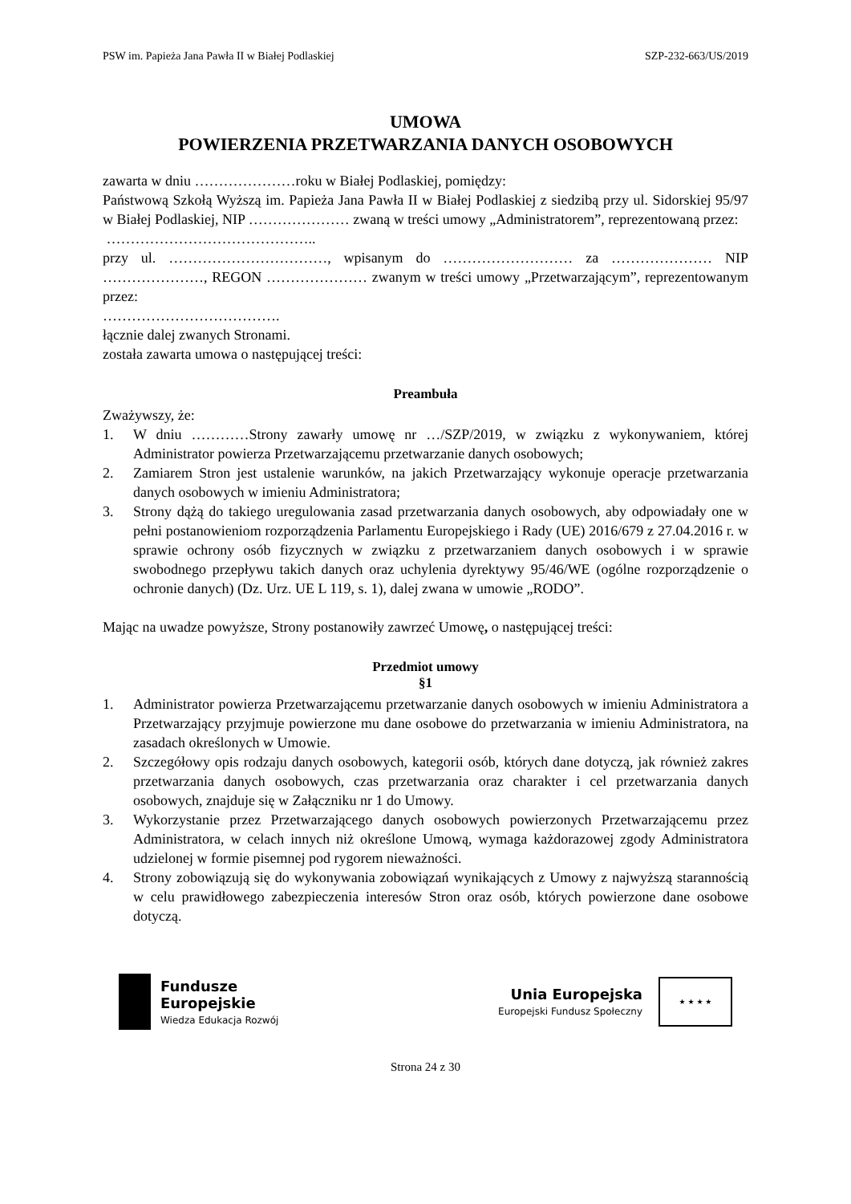PSW im. Papieża Jana Pawła II w Białej Podlaskiej SZP-232-663/US/2019
UMOWA
POWIERZENIA PRZETWARZANIA DANYCH OSOBOWYCH
zawarta w dniu …………………roku w Białej Podlaskiej, pomiędzy:
Państwową Szkołą Wyższą im. Papieża Jana Pawła II w Białej Podlaskiej z siedzibą przy ul. Sidorskiej 95/97 w Białej Podlaskiej, NIP ………………… zwaną w treści umowy „Administratorem”, reprezentowaną przez:
……………………………………..
przy ul. ……………………………, wpisanym do ……………………… za ………………… NIP …………………, REGON ………………… zwanym w treści umowy „Przetwarzającym”, reprezentowanym przez:
……………………………….
łącznie dalej zwanych Stronami.
została zawarta umowa o następującej treści:
Preambuła
Zważywszy, że:
1. W dniu …………Strony zawarły umowę nr …/SZP/2019, w związku z wykonywaniem, której Administrator powierza Przetwarzającemu przetwarzanie danych osobowych;
2. Zamiarem Stron jest ustalenie warunków, na jakich Przetwarzający wykonuje operacje przetwarzania danych osobowych w imieniu Administratora;
3. Strony dążą do takiego uregulowania zasad przetwarzania danych osobowych, aby odpowiadały one w pełni postanowieniom rozporządzenia Parlamentu Europejskiego i Rady (UE) 2016/679 z 27.04.2016 r. w sprawie ochrony osób fizycznych w związku z przetwarzaniem danych osobowych i w sprawie swobodnego przepływu takich danych oraz uchylenia dyrektywy 95/46/WE (ogólne rozporządzenie o ochronie danych) (Dz. Urz. UE L 119, s. 1), dalej zwana w umowie „RODO”.
Mając na uwadze powyższe, Strony postanowiły zawrzeć Umowę, o następującej treści:
Przedmiot umowy
§1
1. Administrator powierza Przetwarzającemu przetwarzanie danych osobowych w imieniu Administratora a Przetwarzający przyjmuje powierzone mu dane osobowe do przetwarzania w imieniu Administratora, na zasadach określonych w Umowie.
2. Szczegółowy opis rodzaju danych osobowych, kategorii osób, których dane dotyczą, jak również zakres przetwarzania danych osobowych, czas przetwarzania oraz charakter i cel przetwarzania danych osobowych, znajduje się w Załączniku nr 1 do Umowy.
3. Wykorzystanie przez Przetwarzającego danych osobowych powierzonych Przetwarzającemu przez Administratora, w celach innych niż określone Umową, wymaga każdorazowej zgody Administratora udzielonej w formie pisemnej pod rygorem nieważności.
4. Strony zobowiązują się do wykonywania zobowiązań wynikających z Umowy z najwyższą starannością w celu prawidłowego zabezpieczenia interesów Stron oraz osób, których powierzone dane osobowe dotyczą.
Fundusze
Europejskie
Wiedza Edukacja Rozwój
Unia Europejska
Europejski Fundusz Społeczny
★ ★ ★ ★
Strona 24 z 30